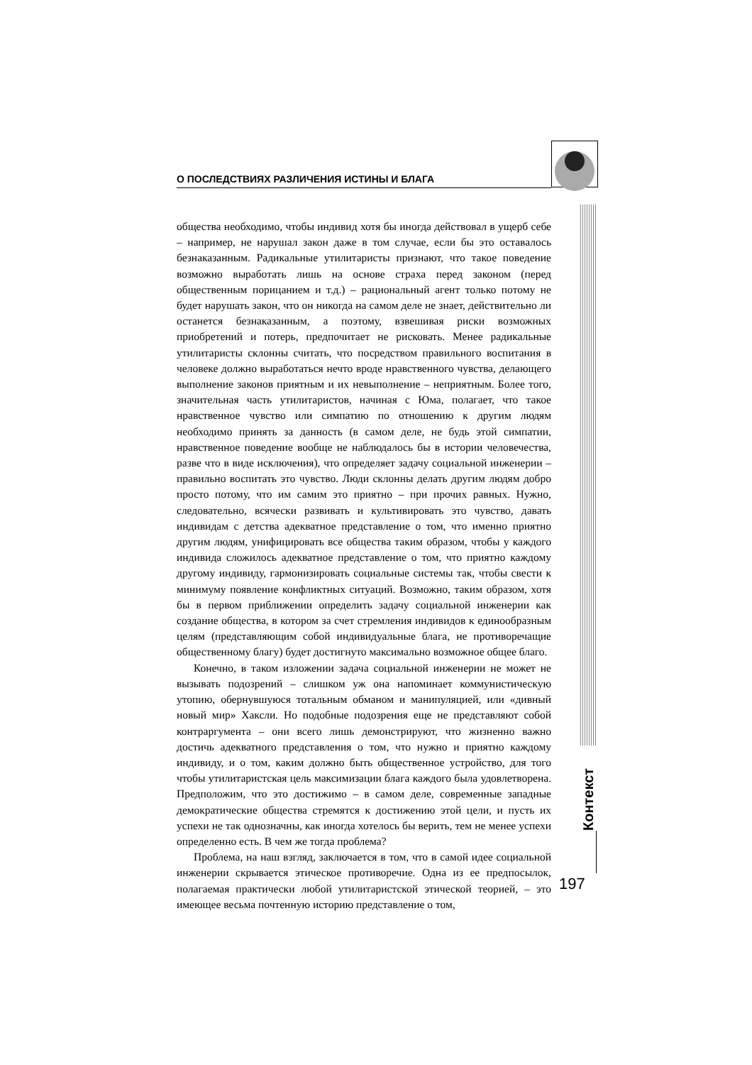О ПОСЛЕДСТВИЯХ РАЗЛИЧЕНИЯ ИСТИНЫ И БЛАГА
Контекст
общества необходимо, чтобы индивид хотя бы иногда действовал в ущерб себе – например, не нарушал закон даже в том случае, если бы это оставалось безнаказанным. Радикальные утилитаристы признают, что такое поведение возможно выработать лишь на основе страха перед законом (перед общественным порицанием и т.д.) – рациональный агент только потому не будет нарушать закон, что он никогда на самом деле не знает, действительно ли останется безнаказанным, а поэтому, взвешивая риски возможных приобретений и потерь, предпочитает не рисковать. Менее радикальные утилитаристы склонны считать, что посредством правильного воспитания в человеке должно выработаться нечто вроде нравственного чувства, делающего выполнение законов приятным и их невыполнение – неприятным. Более того, значительная часть утилитаристов, начиная с Юма, полагает, что такое нравственное чувство или симпатию по отношению к другим людям необходимо принять за данность (в самом деле, не будь этой симпатии, нравственное поведение вообще не наблюдалось бы в истории человечества, разве что в виде исключения), что определяет задачу социальной инженерии – правильно воспитать это чувство. Люди склонны делать другим людям добро просто потому, что им самим это приятно – при прочих равных. Нужно, следовательно, всячески развивать и культивировать это чувство, давать индивидам с детства адекватное представление о том, что именно приятно другим людям, унифицировать все общества таким образом, чтобы у каждого индивида сложилось адекватное представление о том, что приятно каждому другому индивиду, гармонизировать социальные системы так, чтобы свести к минимуму появление конфликтных ситуаций. Возможно, таким образом, хотя бы в первом приближении определить задачу социальной инженерии как создание общества, в котором за счет стремления индивидов к единообразным целям (представляющим собой индивидуальные блага, не противоречащие общественному благу) будет достигнуто максимально возможное общее благо.
Конечно, в таком изложении задача социальной инженерии не может не вызывать подозрений – слишком уж она напоминает коммунистическую утопию, обернувшуюся тотальным обманом и манипуляцией, или «дивный новый мир» Хаксли. Но подобные подозрения еще не представляют собой контраргумента – они всего лишь демонстрируют, что жизненно важно достичь адекватного представления о том, что нужно и приятно каждому индивиду, и о том, каким должно быть общественное устройство, для того чтобы утилитаристская цель максимизации блага каждого была удовлетворена. Предположим, что это достижимо – в самом деле, современные западные демократические общества стремятся к достижению этой цели, и пусть их успехи не так однозначны, как иногда хотелось бы верить, тем не менее успехи определенно есть. В чем же тогда проблема?
Проблема, на наш взгляд, заключается в том, что в самой идее социальной инженерии скрывается этическое противоречие. Одна из ее предпосылок, полагаемая практически любой утилитаристской этической теорией, – это имеющее весьма почтенную историю представление о том,
197